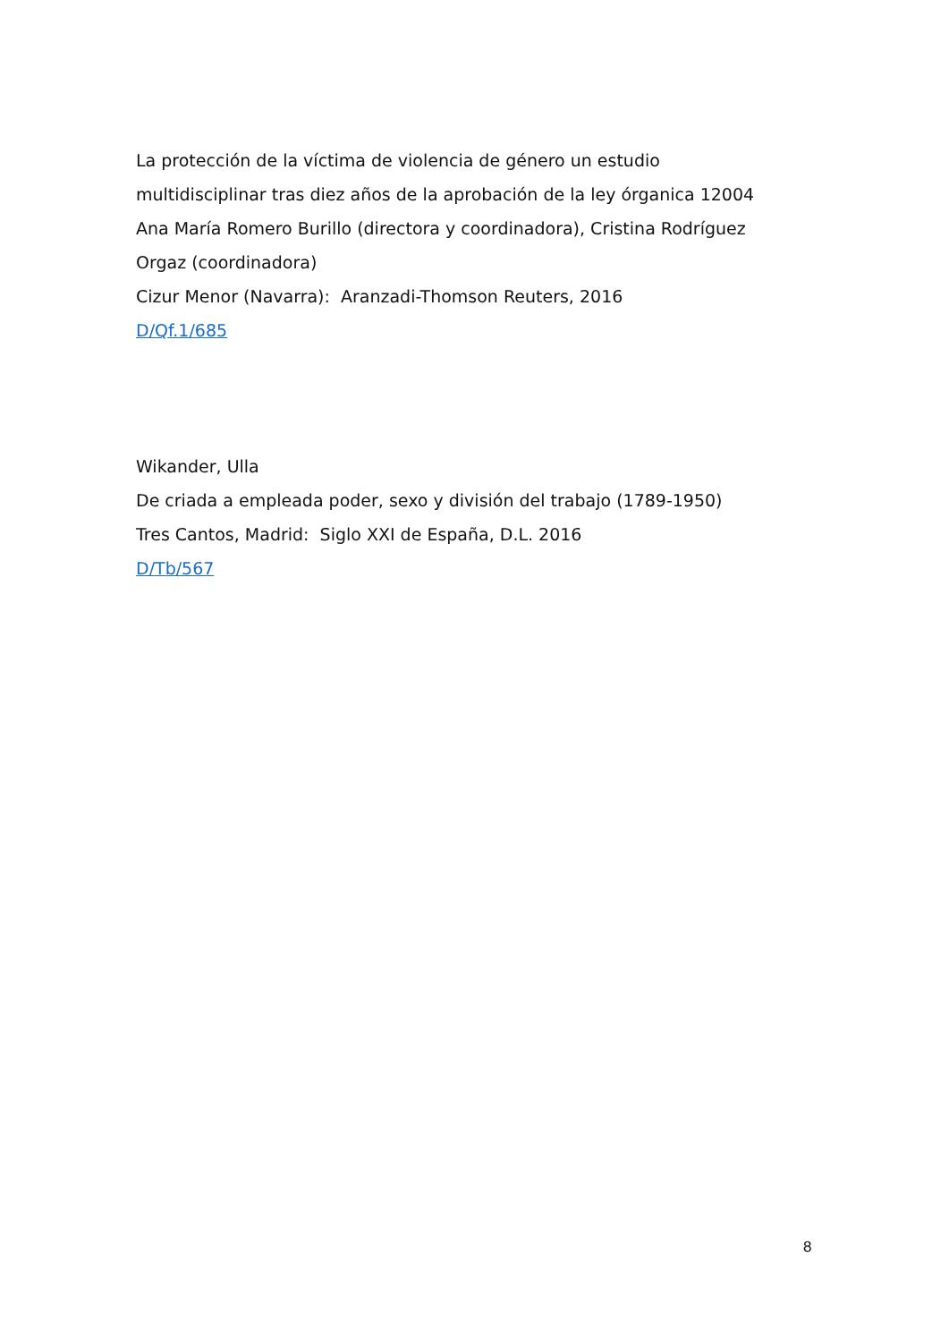La protección de la víctima de violencia de género un estudio multidisciplinar tras diez años de la aprobación de la ley órganica 12004 Ana María Romero Burillo (directora y coordinadora), Cristina Rodríguez Orgaz (coordinadora)
Cizur Menor (Navarra): Aranzadi-Thomson Reuters, 2016
D/Qf.1/685
Wikander, Ulla
De criada a empleada poder, sexo y división del trabajo (1789-1950)
Tres Cantos, Madrid: Siglo XXI de España, D.L. 2016
D/Tb/567
8